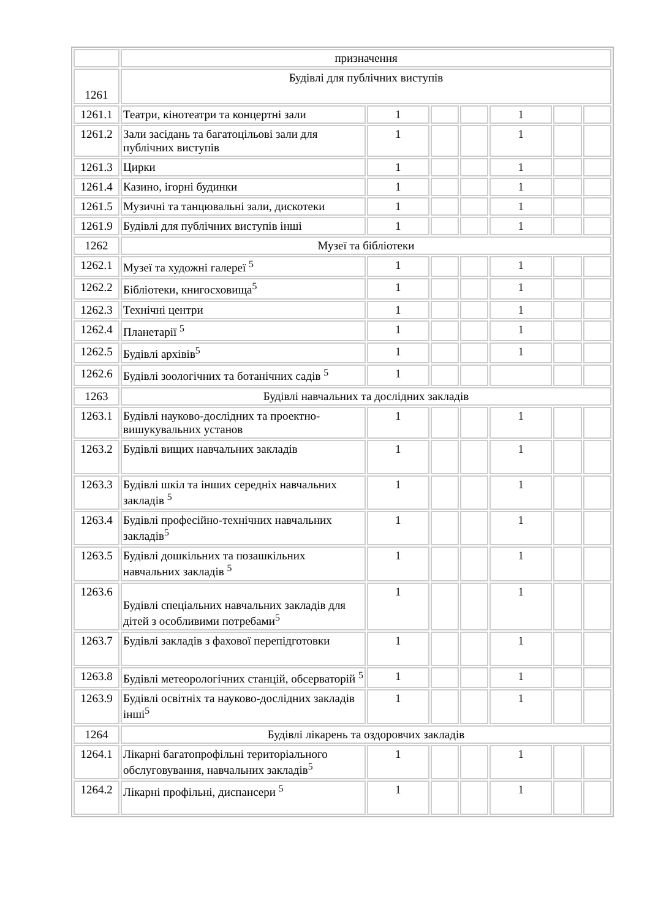| | призначення | | | | | | |
| 1261 | Будівлі для публічних виступів | | | | | | |
| 1261.1 | Театри, кінотеатри та концертні зали | 1 | | | 1 | | |
| 1261.2 | Зали засідань та багатоцільові зали для публічних виступів | 1 | | | 1 | | |
| 1261.3 | Цирки | 1 | | | 1 | | |
| 1261.4 | Казино, ігорні будинки | 1 | | | 1 | | |
| 1261.5 | Музичні та танцювальні зали, дискотеки | 1 | | | 1 | | |
| 1261.9 | Будівлі для публічних виступів інші | 1 | | | 1 | | |
| 1262 | Музеї та бібліотеки | | | | | | |
| 1262.1 | Музеї та художні галереї <sup>5</sup> | 1 | | | 1 | | |
| 1262.2 | Бібліотеки, книгосховища<sup>5</sup> | 1 | | | 1 | | |
| 1262.3 | Технічні центри | 1 | | | 1 | | |
| 1262.4 | Планетарії <sup>5</sup> | 1 | | | 1 | | |
| 1262.5 | Будівлі архівів<sup>5</sup> | 1 | | | 1 | | |
| 1262.6 | Будівлі зоологічних та ботанічних садів <sup>5</sup> | 1 | | | | | |
| 1263 | Будівлі навчальних та дослідних закладів | | | | | | |
| 1263.1 | Будівлі науково-дослідних та проектно-вишукувальних установ | 1 | | | 1 | | |
| 1263.2 | Будівлі вищих навчальних закладів | 1 | | | 1 | | |
| 1263.3 | Будівлі шкіл та інших середніх навчальних закладів <sup>5</sup> | 1 | | | 1 | | |
| 1263.4 | Будівлі професійно-технічних навчальних закладів<sup>5</sup> | 1 | | | 1 | | |
| 1263.5 | Будівлі дошкільних та позашкільних навчальних закладів <sup>5</sup> | 1 | | | 1 | | |
| 1263.6 | Будівлі спеціальних навчальних закладів для дітей з особливими потребами<sup>5</sup> | 1 | | | 1 | | |
| 1263.7 | Будівлі закладів з фахової перепідготовки | 1 | | | 1 | | |
| 1263.8 | Будівлі метеорологічних станцій, обсерваторій <sup>5</sup> | 1 | | | 1 | | |
| 1263.9 | Будівлі освітніх та науково-дослідних закладів інші<sup>5</sup> | 1 | | | 1 | | |
| 1264 | Будівлі лікарень та оздоровчих закладів | | | | | | |
| 1264.1 | Лікарні багатопрофільні територіального обслуговування, навчальних закладів<sup>5</sup> | 1 | | | 1 | | |
| 1264.2 | Лікарні профільні, диспансери <sup>5</sup> | 1 | | | 1 | | |